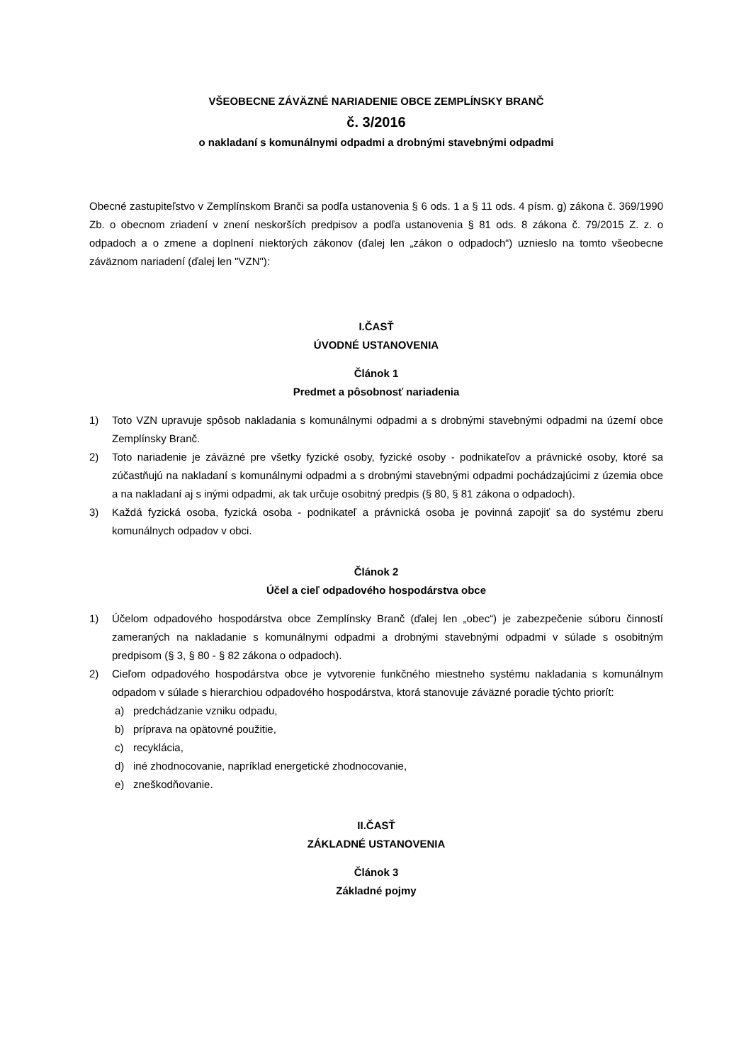VŠEOBECNE ZÁVÄZNÉ NARIADENIE OBCE ZEMPLÍNSKY BRANČ
č. 3/2016
o nakladaní s komunálnymi odpadmi a drobnými stavebnými odpadmi
Obecné zastupiteľstvo v Zemplínskom Branči sa podľa ustanovenia § 6 ods. 1 a § 11 ods. 4 písm. g) zákona č. 369/1990 Zb. o obecnom zriadení v znení neskorších predpisov a podľa ustanovenia § 81 ods. 8 zákona č. 79/2015 Z. z. o odpadoch a o zmene a doplnení niektorých zákonov (ďalej len „zákon o odpadoch“) uznieslo na tomto všeobecne záväznom nariadení (ďalej len "VZN"):
I.ČASŤ
ÚVODNÉ USTANOVENIA
Článok 1
Predmet a pôsobnosť nariadenia
1) Toto VZN upravuje spôsob nakladania s komunálnymi odpadmi a s drobnými stavebnými odpadmi na území obce Zemplínsky Branč.
2) Toto nariadenie je záväzné pre všetky fyzické osoby, fyzické osoby - podnikateľov a právnické osoby, ktoré sa zúčastňujú na nakladaní s komunálnymi odpadmi a s drobnými stavebnými odpadmi pochádzajúcimi z územia obce a na nakladaní aj s inými odpadmi, ak tak určuje osobitný predpis (§ 80, § 81 zákona o odpadoch).
3) Každá fyzická osoba, fyzická osoba - podnikateľ a právnická osoba je povinná zapojiť sa do systému zberu komunálnych odpadov v obci.
Článok 2
Účel a cieľ odpadového hospodárstva obce
1) Účelom odpadového hospodárstva obce Zemplínsky Branč (ďalej len „obec“) je zabezpečenie súboru činností zameraných na nakladanie s komunálnymi odpadmi a drobnými stavebnými odpadmi v súlade s osobitným predpisom (§ 3, § 80 - § 82 zákona o odpadoch).
2) Cieľom odpadového hospodárstva obce je vytvorenie funkčného miestneho systému nakladania s komunálnym odpadom v súlade s hierarchiou odpadového hospodárstva, ktorá stanovuje záväzné poradie týchto priorít:
a) predchádzanie vzniku odpadu,
b) príprava na opätovné použitie,
c) recyklácia,
d) iné zhodnocovanie, napríklad energetické zhodnocovanie,
e) zneškodňovanie.
II.ČASŤ
ZÁKLADNÉ USTANOVENIA
Článok 3
Základné pojmy